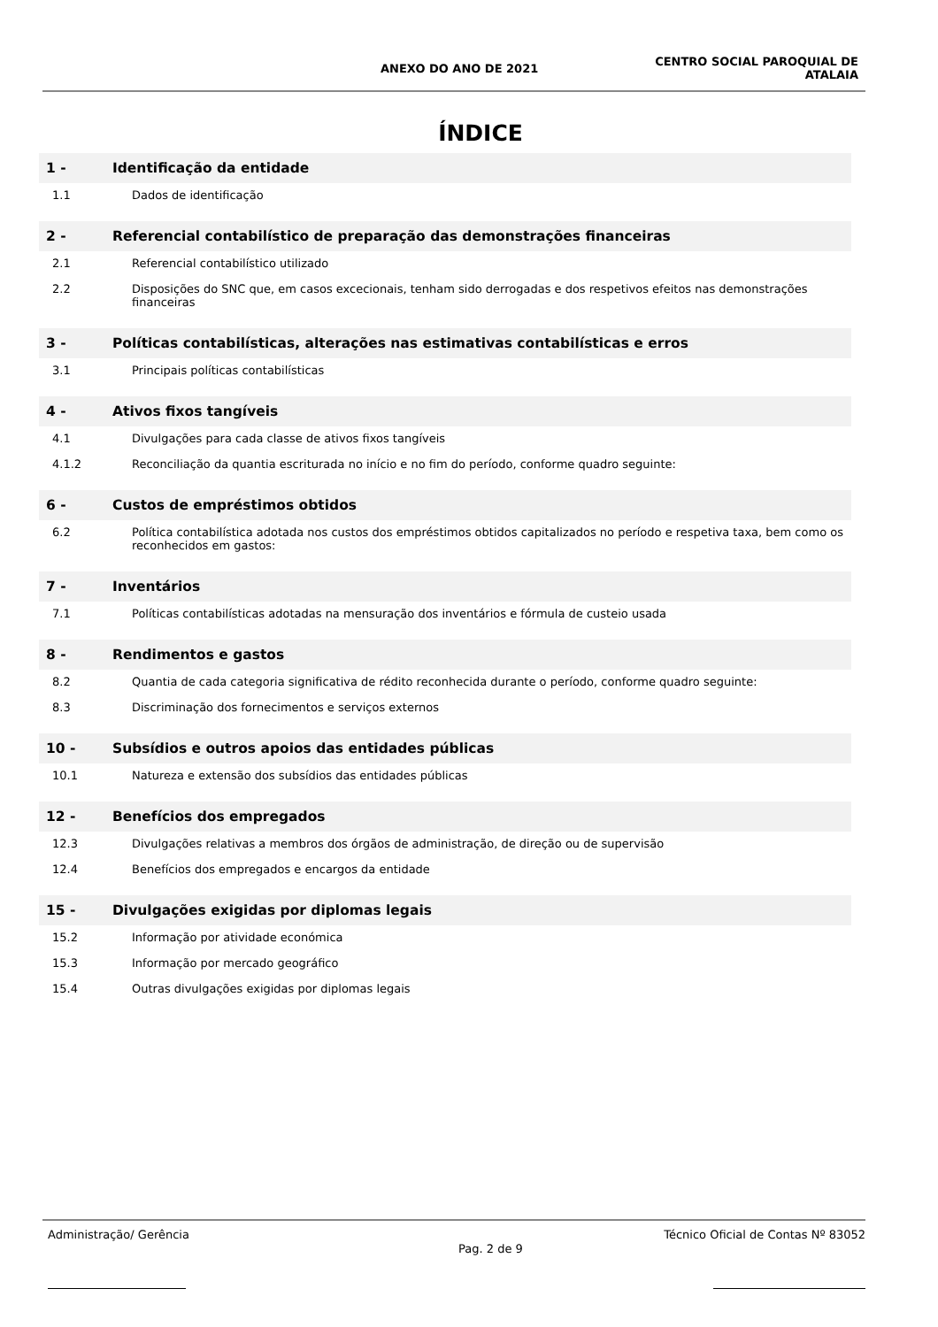ANEXO DO ANO DE 2021
CENTRO SOCIAL PAROQUIAL DE
ATALAIA
ÍNDICE
1 - Identificação da entidade
1.1 Dados de identificação
2 - Referencial contabilístico de preparação das demonstrações financeiras
2.1 Referencial contabilístico utilizado
2.2 Disposições do SNC que, em casos excecionais, tenham sido derrogadas e dos respetivos efeitos nas demonstrações financeiras
3 - Políticas contabilísticas, alterações nas estimativas contabilísticas e erros
3.1 Principais políticas contabilísticas
4 - Ativos fixos tangíveis
4.1 Divulgações para cada classe de ativos fixos tangíveis
4.1.2 Reconciliação da quantia escriturada no início e no fim do período, conforme quadro seguinte:
6 - Custos de empréstimos obtidos
6.2 Política contabilística adotada nos custos dos empréstimos obtidos capitalizados no período e respetiva taxa, bem como os reconhecidos em gastos:
7 - Inventários
7.1 Políticas contabilísticas adotadas na mensuração dos inventários e fórmula de custeio usada
8 - Rendimentos e gastos
8.2 Quantia de cada categoria significativa de rédito reconhecida durante o período, conforme quadro seguinte:
8.3 Discriminação dos fornecimentos e serviços externos
10 - Subsídios e outros apoios das entidades públicas
10.1 Natureza e extensão dos subsídios das entidades públicas
12 - Benefícios dos empregados
12.3 Divulgações relativas a membros dos órgãos de administração, de direção ou de supervisão
12.4 Benefícios dos empregados e encargos da entidade
15 - Divulgações exigidas por diplomas legais
15.2 Informação por atividade económica
15.3 Informação por mercado geográfico
15.4 Outras divulgações exigidas por diplomas legais
Administração/ Gerência
Pag. 2 de 9
Técnico Oficial de Contas Nº 83052